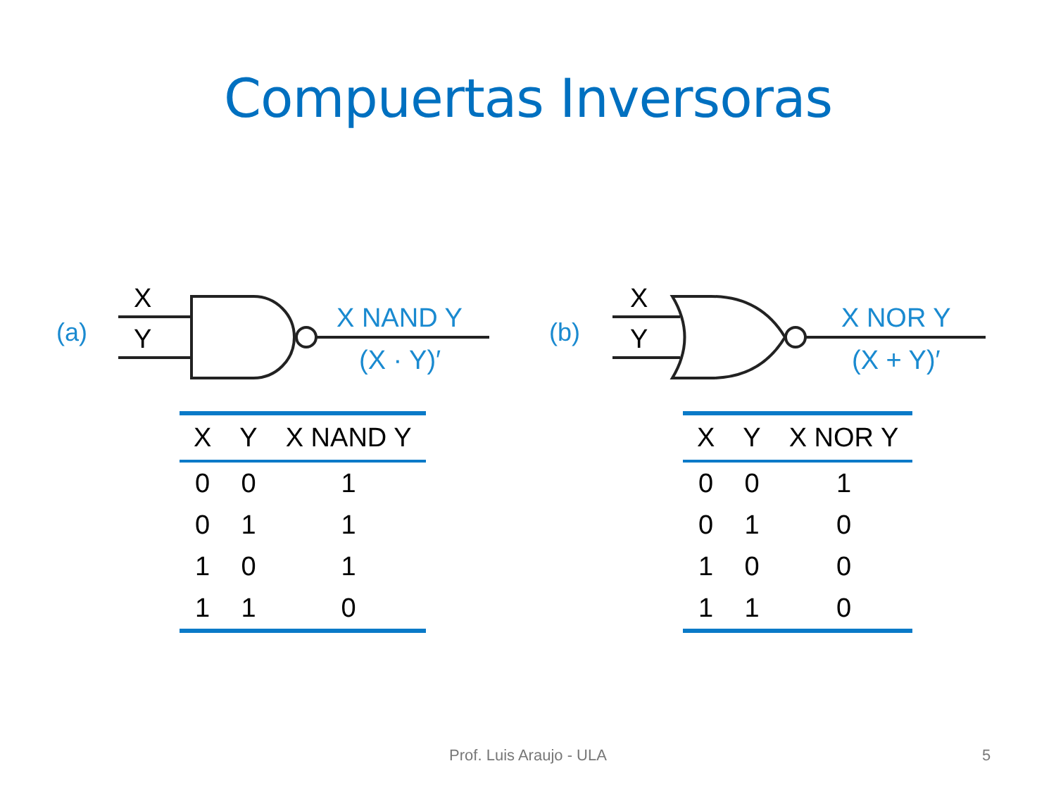Compuertas Inversoras
(a)
X
Y
X NAND Y
(X · Y)′
| X | Y | X NAND Y |
| --- | --- | --- |
| 0 | 0 | 1 |
| 0 | 1 | 1 |
| 1 | 0 | 1 |
| 1 | 1 | 0 |
(b)
X
Y
X NOR Y
(X + Y)′
| X | Y | X NOR Y |
| --- | --- | --- |
| 0 | 0 | 1 |
| 0 | 1 | 0 |
| 1 | 0 | 0 |
| 1 | 1 | 0 |
Prof. Luis Araujo - ULA 5